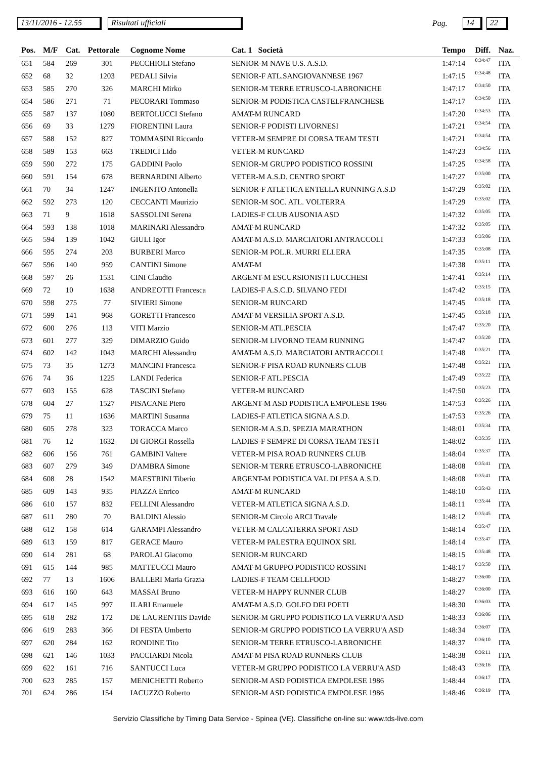13/11/2016 - 12.55 Risultati ufficiali Pag. 14 22
| Pos. | M/F | Cat. | Pettorale | Cognome Nome | Cat. 1 Società | Tempo | Diff. | Naz. |
| --- | --- | --- | --- | --- | --- | --- | --- | --- |
| 651 | 584 | 269 | 301 | PECCHIOLI Stefano | SENIOR-M NAVE U.S. A.S.D. | 1:47:14 | 0:34:47 | ITA |
| 652 | 68 | 32 | 1203 | PEDALI Silvia | SENIOR-F ATL.SANGIOVANNESE 1967 | 1:47:15 | 0:34:48 | ITA |
| 653 | 585 | 270 | 326 | MARCHI Mirko | SENIOR-M TERRE ETRUSCO-LABRONICHE | 1:47:17 | 0:34:50 | ITA |
| 654 | 586 | 271 | 71 | PECORARI Tommaso | SENIOR-M PODISTICA CASTELFRANCHESE | 1:47:17 | 0:34:50 | ITA |
| 655 | 587 | 137 | 1080 | BERTOLUCCI Stefano | AMAT-M RUNCARD | 1:47:20 | 0:34:53 | ITA |
| 656 | 69 | 33 | 1279 | FIORENTINI Laura | SENIOR-F PODISTI LIVORNESI | 1:47:21 | 0:34:54 | ITA |
| 657 | 588 | 152 | 827 | TOMMASINI Riccardo | VETER-M SEMPRE DI CORSA TEAM TESTI | 1:47:21 | 0:34:54 | ITA |
| 658 | 589 | 153 | 663 | TREDICI Lido | VETER-M RUNCARD | 1:47:23 | 0:34:56 | ITA |
| 659 | 590 | 272 | 175 | GADDINI Paolo | SENIOR-M GRUPPO PODISTICO ROSSINI | 1:47:25 | 0:34:58 | ITA |
| 660 | 591 | 154 | 678 | BERNARDINI Alberto | VETER-M A.S.D. CENTRO SPORT | 1:47:27 | 0:35:00 | ITA |
| 661 | 70 | 34 | 1247 | INGENITO Antonella | SENIOR-F ATLETICA ENTELLA RUNNING A.S.D | 1:47:29 | 0:35:02 | ITA |
| 662 | 592 | 273 | 120 | CECCANTI Maurizio | SENIOR-M SOC. ATL. VOLTERRA | 1:47:29 | 0:35:02 | ITA |
| 663 | 71 | 9 | 1618 | SASSOLINI Serena | LADIES-F CLUB AUSONIA ASD | 1:47:32 | 0:35:05 | ITA |
| 664 | 593 | 138 | 1018 | MARINARI Alessandro | AMAT-M RUNCARD | 1:47:32 | 0:35:05 | ITA |
| 665 | 594 | 139 | 1042 | GIULI Igor | AMAT-M A.S.D. MARCIATORI ANTRACCOLI | 1:47:33 | 0:35:06 | ITA |
| 666 | 595 | 274 | 203 | BURBERI Marco | SENIOR-M POL.R. MURRI ELLERA | 1:47:35 | 0:35:08 | ITA |
| 667 | 596 | 140 | 959 | CANTINI Simone | AMAT-M | 1:47:38 | 0:35:11 | ITA |
| 668 | 597 | 26 | 1531 | CINI Claudio | ARGENT-M ESCURSIONISTI LUCCHESI | 1:47:41 | 0:35:14 | ITA |
| 669 | 72 | 10 | 1638 | ANDREOTTI Francesca | LADIES-F A.S.C.D. SILVANO FEDI | 1:47:42 | 0:35:15 | ITA |
| 670 | 598 | 275 | 77 | SIVIERI Simone | SENIOR-M RUNCARD | 1:47:45 | 0:35:18 | ITA |
| 671 | 599 | 141 | 968 | GORETTI Francesco | AMAT-M VERSILIA SPORT A.S.D. | 1:47:45 | 0:35:18 | ITA |
| 672 | 600 | 276 | 113 | VITI Marzio | SENIOR-M ATL.PESCIA | 1:47:47 | 0:35:20 | ITA |
| 673 | 601 | 277 | 329 | DIMARZIO Guido | SENIOR-M LIVORNO TEAM RUNNING | 1:47:47 | 0:35:20 | ITA |
| 674 | 602 | 142 | 1043 | MARCHI Alessandro | AMAT-M A.S.D. MARCIATORI ANTRACCOLI | 1:47:48 | 0:35:21 | ITA |
| 675 | 73 | 35 | 1273 | MANCINI Francesca | SENIOR-F PISA ROAD RUNNERS CLUB | 1:47:48 | 0:35:21 | ITA |
| 676 | 74 | 36 | 1225 | LANDI Federica | SENIOR-F ATL.PESCIA | 1:47:49 | 0:35:22 | ITA |
| 677 | 603 | 155 | 628 | TASCINI Stefano | VETER-M RUNCARD | 1:47:50 | 0:35:23 | ITA |
| 678 | 604 | 27 | 1527 | PISACANE Piero | ARGENT-M ASD PODISTICA EMPOLESE 1986 | 1:47:53 | 0:35:26 | ITA |
| 679 | 75 | 11 | 1636 | MARTINI Susanna | LADIES-F ATLETICA SIGNA A.S.D. | 1:47:53 | 0:35:26 | ITA |
| 680 | 605 | 278 | 323 | TORACCA Marco | SENIOR-M A.S.D. SPEZIA MARATHON | 1:48:01 | 0:35:34 | ITA |
| 681 | 76 | 12 | 1632 | DI GIORGI Rossella | LADIES-F SEMPRE DI CORSA TEAM TESTI | 1:48:02 | 0:35:35 | ITA |
| 682 | 606 | 156 | 761 | GAMBINI Valtere | VETER-M PISA ROAD RUNNERS CLUB | 1:48:04 | 0:35:37 | ITA |
| 683 | 607 | 279 | 349 | D'AMBRA Simone | SENIOR-M TERRE ETRUSCO-LABRONICHE | 1:48:08 | 0:35:41 | ITA |
| 684 | 608 | 28 | 1542 | MAESTRINI Tiberio | ARGENT-M PODISTICA VAL DI PESA A.S.D. | 1:48:08 | 0:35:41 | ITA |
| 685 | 609 | 143 | 935 | PIAZZA Enrico | AMAT-M RUNCARD | 1:48:10 | 0:35:43 | ITA |
| 686 | 610 | 157 | 832 | FELLINI Alessandro | VETER-M ATLETICA SIGNA A.S.D. | 1:48:11 | 0:35:44 | ITA |
| 687 | 611 | 280 | 70 | BALDINI Alessio | SENIOR-M Circolo ARCI Travale | 1:48:12 | 0:35:45 | ITA |
| 688 | 612 | 158 | 614 | GARAMPI Alessandro | VETER-M CALCATERRA SPORT ASD | 1:48:14 | 0:35:47 | ITA |
| 689 | 613 | 159 | 817 | GERACE Mauro | VETER-M PALESTRA EQUINOX SRL | 1:48:14 | 0:35:47 | ITA |
| 690 | 614 | 281 | 68 | PAROLAI Giacomo | SENIOR-M RUNCARD | 1:48:15 | 0:35:48 | ITA |
| 691 | 615 | 144 | 985 | MATTEUCCI Mauro | AMAT-M GRUPPO PODISTICO ROSSINI | 1:48:17 | 0:35:50 | ITA |
| 692 | 77 | 13 | 1606 | BALLERI Maria Grazia | LADIES-F TEAM CELLFOOD | 1:48:27 | 0:36:00 | ITA |
| 693 | 616 | 160 | 643 | MASSAI Bruno | VETER-M HAPPY RUNNER CLUB | 1:48:27 | 0:36:00 | ITA |
| 694 | 617 | 145 | 997 | ILARI Emanuele | AMAT-M A.S.D. GOLFO DEI POETI | 1:48:30 | 0:36:03 | ITA |
| 695 | 618 | 282 | 172 | DE LAURENTIIS Davide | SENIOR-M GRUPPO PODISTICO LA VERRU'A ASD | 1:48:33 | 0:36:06 | ITA |
| 696 | 619 | 283 | 366 | DI FESTA Umberto | SENIOR-M GRUPPO PODISTICO LA VERRU'A ASD | 1:48:34 | 0:36:07 | ITA |
| 697 | 620 | 284 | 162 | RONDINE Tito | SENIOR-M TERRE ETRUSCO-LABRONICHE | 1:48:37 | 0:36:10 | ITA |
| 698 | 621 | 146 | 1033 | PACCIARDI Nicola | AMAT-M PISA ROAD RUNNERS CLUB | 1:48:38 | 0:36:11 | ITA |
| 699 | 622 | 161 | 716 | SANTUCCI Luca | VETER-M GRUPPO PODISTICO LA VERRU'A ASD | 1:48:43 | 0:36:16 | ITA |
| 700 | 623 | 285 | 157 | MENICHETTI Roberto | SENIOR-M ASD PODISTICA EMPOLESE 1986 | 1:48:44 | 0:36:17 | ITA |
| 701 | 624 | 286 | 154 | IACUZZO Roberto | SENIOR-M ASD PODISTICA EMPOLESE 1986 | 1:48:46 | 0:36:19 | ITA |
Servizio Classifiche by Timing Data Service - Spinea (VE). Classifiche on-line su: www.tds-live.com